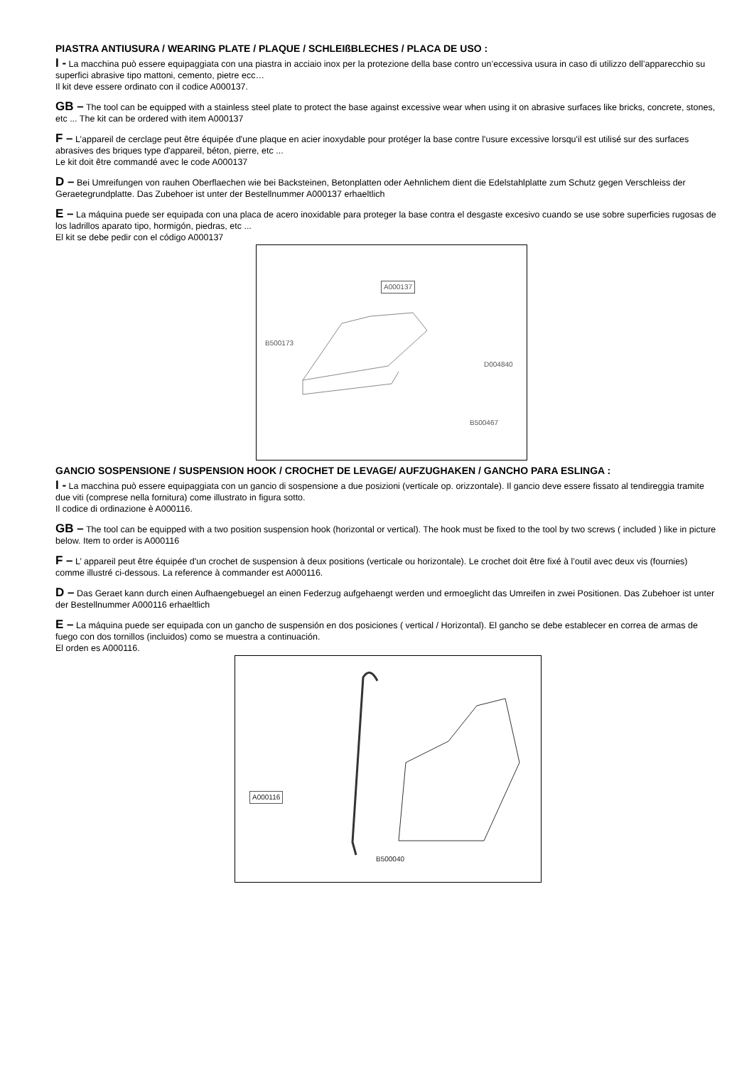PIASTRA ANTIUSURA / WEARING PLATE / PLAQUE / SCHLEIßBLECHES / PLACA DE USO :
I - La macchina può essere equipaggiata con una piastra in acciaio inox per la protezione della base contro un’eccessiva usura in caso di utilizzo dell’apparecchio su superfici abrasive tipo mattoni, cemento, pietre ecc…
Il kit deve essere ordinato con il codice A000137.
GB – The tool can be equipped with a stainless steel plate to protect the base against excessive wear when using it on abrasive surfaces like bricks, concrete, stones, etc ... The kit can be ordered with item A000137
F – L’appareil de cerclage peut être équipée d'une plaque en acier inoxydable pour protéger la base contre l'usure excessive lorsqu'il est utilisé sur des surfaces abrasives des briques type d'appareil, béton, pierre, etc ...
Le kit doit être commandé avec le code A000137
D – Bei Umreifungen von rauhen Oberflaechen wie bei Backsteinen, Betonplatten oder Aehnlichem dient die Edelstahlplatte zum Schutz gegen Verschleiss der Geraetegrundplatte. Das Zubehoer ist unter der Bestellnummer A000137 erhaeltlich
E – La máquina puede ser equipada con una placa de acero inoxidable para proteger la base contra el desgaste excesivo cuando se use sobre superficies rugosas de los ladrillos aparato tipo, hormigón, piedras, etc ...
El kit se debe pedir con el código A000137
A000137
B500173
D004840
B500467
GANCIO SOSPENSIONE / SUSPENSION HOOK / CROCHET DE LEVAGE/ AUFZUGHAKEN / GANCHO PARA ESLINGA :
I - La macchina può essere equipaggiata con un gancio di sospensione a due posizioni (verticale op. orizzontale). Il gancio deve essere fissato al tendireggia tramite due viti (comprese nella fornitura) come illustrato in figura sotto.
Il codice di ordinazione è A000116.
GB – The tool can be equipped with a two position suspension hook (horizontal or vertical). The hook must be fixed to the tool by two screws ( included ) like in picture below. Item to order is A000116
F – L’ appareil peut être équipée d'un crochet de suspension à deux positions (verticale ou horizontale). Le crochet doit être fixé à l’outil avec deux vis (fournies) comme illustré ci-dessous. La reference à commander est A000116.
D – Das Geraet kann durch einen Aufhaengebuegel an einen Federzug aufgehaengt werden und ermoeglicht das Umreifen in zwei Positionen. Das Zubehoer ist unter der Bestellnummer A000116 erhaeltlich
E – La máquina puede ser equipada con un gancho de suspensión en dos posiciones ( vertical / Horizontal). El gancho se debe establecer en correa de armas de fuego con dos tornillos (incluidos) como se muestra a continuación.
El orden es A000116.
A000116
B500040